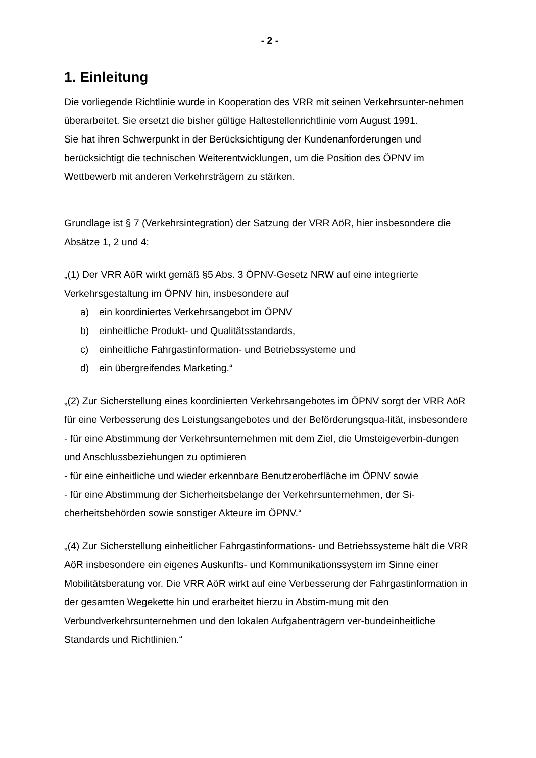- 2 -
1. Einleitung
Die vorliegende Richtlinie wurde in Kooperation des VRR mit seinen Verkehrsunter-nehmen überarbeitet. Sie ersetzt die bisher gültige Haltestellenrichtlinie vom August 1991.
Sie hat ihren Schwerpunkt in der Berücksichtigung der Kundenanforderungen und berücksichtigt die technischen Weiterentwicklungen, um die Position des ÖPNV im Wettbewerb mit anderen Verkehrsträgern zu stärken.
Grundlage ist § 7 (Verkehrsintegration) der Satzung der VRR AöR, hier insbesondere die Absätze 1, 2 und 4:
„(1) Der VRR AöR wirkt gemäß §5 Abs. 3 ÖPNV-Gesetz NRW auf eine integrierte Verkehrsgestaltung im ÖPNV hin, insbesondere auf
a) ein koordiniertes Verkehrsangebot im ÖPNV
b) einheitliche Produkt- und Qualitätsstandards,
c) einheitliche Fahrgastinformation- und Betriebssysteme und
d) ein übergreifendes Marketing.“
„(2) Zur Sicherstellung eines koordinierten Verkehrsangebotes im ÖPNV sorgt der VRR AöR für eine Verbesserung des Leistungsangebotes und der Beförderungsqua-lität, insbesondere
- für eine Abstimmung der Verkehrsunternehmen mit dem Ziel, die Umsteigeverbin-dungen und Anschlussbeziehungen zu optimieren
- für eine einheitliche und wieder erkennbare Benutzeroberfläche im ÖPNV sowie
- für eine Abstimmung der Sicherheitsbelange der Verkehrsunternehmen, der Si-cherheitsbehörden sowie sonstiger Akteure im ÖPNV.“
„(4) Zur Sicherstellung einheitlicher Fahrgastinformations- und Betriebssysteme hält die VRR AöR insbesondere ein eigenes Auskunfts- und Kommunikationssystem im Sinne einer Mobilitätsberatung vor. Die VRR AöR wirkt auf eine Verbesserung der Fahrgastinformation in der gesamten Wegekette hin und erarbeitet hierzu in Abstim-mung mit den Verbundverkehrsunternehmen und den lokalen Aufgabenträgern ver-bundeinheitliche Standards und Richtlinien.“